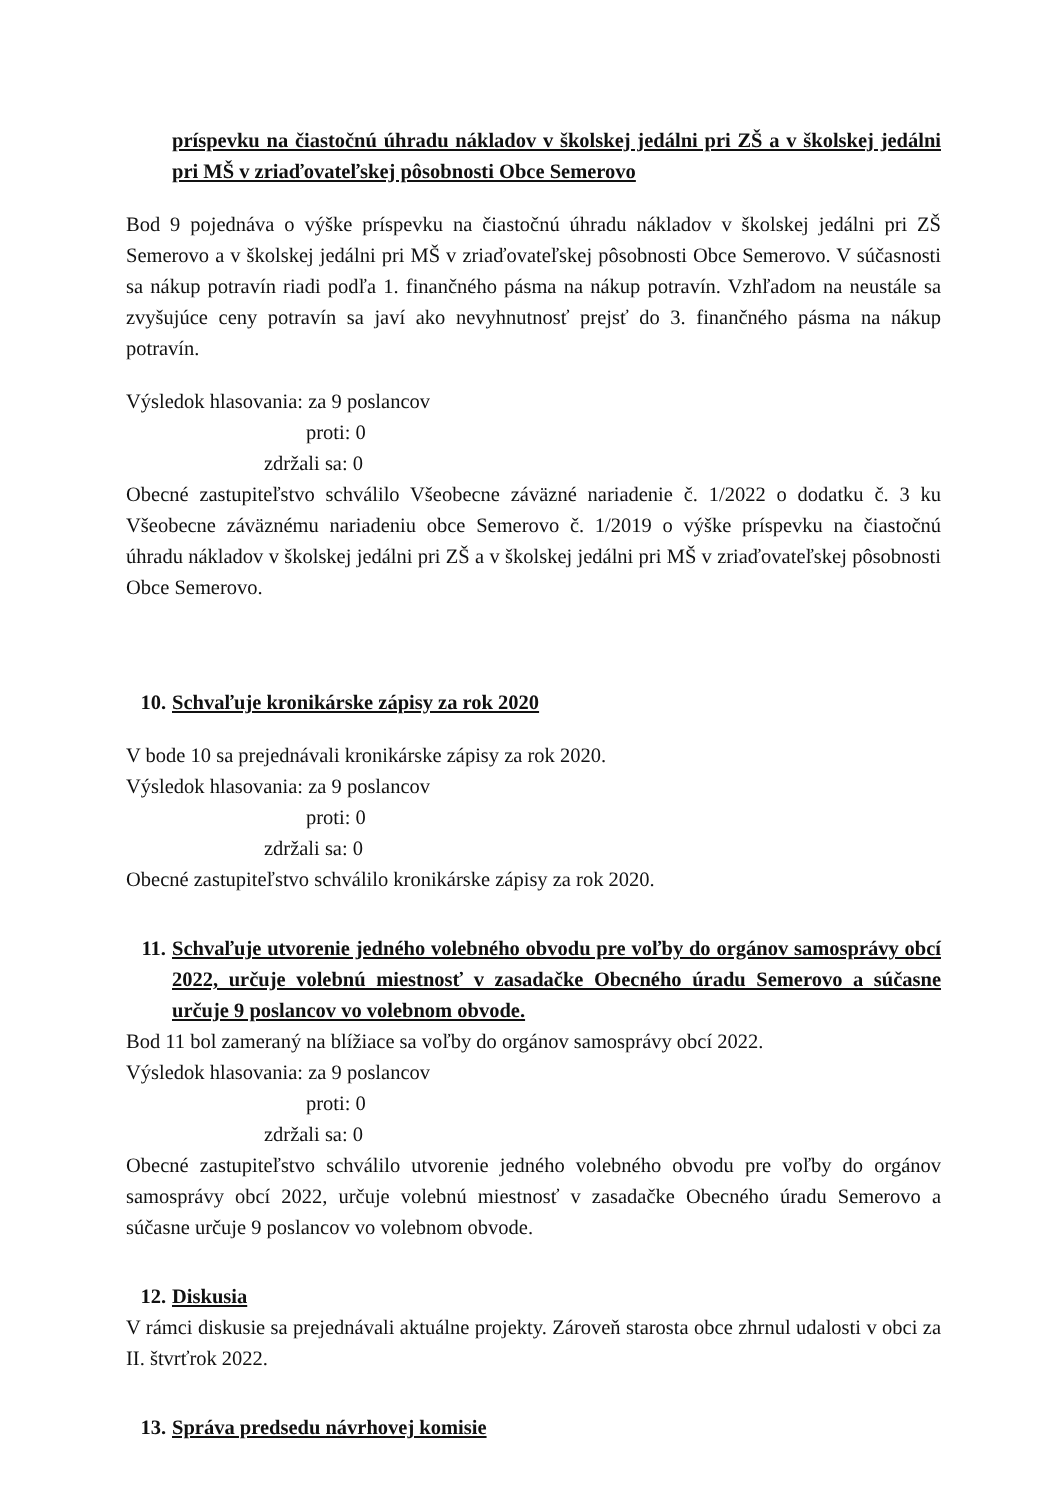príspevku na čiastočnú úhradu nákladov v školskej jedálni pri ZŠ a v školskej jedálni pri MŠ v zriaďovateľskej pôsobnosti Obce Semerovo
Bod 9 pojednáva o výške príspevku na čiastočnú úhradu nákladov v školskej jedálni pri ZŠ Semerovo a v školskej jedálni pri MŠ v zriaďovateľskej pôsobnosti Obce Semerovo. V súčasnosti sa nákup potravín riadi podľa 1. finančného pásma na nákup potravín. Vzhľadom na neustále sa zvyšujúce ceny potravín sa javí ako nevyhnutnosť prejsť do 3. finančného pásma na nákup potravín.
Výsledok hlasovania: za 9 poslancov
proti: 0
zdržali sa: 0
Obecné zastupiteľstvo schválilo Všeobecne záväzné nariadenie č. 1/2022 o dodatku č. 3 ku Všeobecne záväznému nariadeniu obce Semerovo č. 1/2019 o výške príspevku na čiastočnú úhradu nákladov v školskej jedálni pri ZŠ a v školskej jedálni pri MŠ v zriaďovateľskej pôsobnosti Obce Semerovo.
10. Schvaľuje kronikárske zápisy za rok 2020
V bode 10 sa prejednávali kronikárske zápisy za rok 2020.
Výsledok hlasovania: za 9 poslancov
proti: 0
zdržali sa: 0
Obecné zastupiteľstvo schválilo kronikárske zápisy za rok 2020.
11. Schvaľuje utvorenie jedného volebného obvodu pre voľby do orgánov samosprávy obcí 2022, určuje volebnú miestnosť v zasadačke Obecného úradu Semerovo a súčasne určuje 9 poslancov vo volebnom obvode.
Bod 11 bol zameraný na blížiace sa voľby do orgánov samosprávy obcí 2022.
Výsledok hlasovania: za 9 poslancov
proti: 0
zdržali sa: 0
Obecné zastupiteľstvo schválilo utvorenie jedného volebného obvodu pre voľby do orgánov samosprávy obcí 2022, určuje volebnú miestnosť v zasadačke Obecného úradu Semerovo a súčasne určuje 9 poslancov vo volebnom obvode.
12. Diskusia
V rámci diskusie sa prejednávali aktuálne projekty. Zároveň starosta obce zhrnul udalosti v obci za II. štvrťrok 2022.
13. Správa predsedu návrhovej komisie